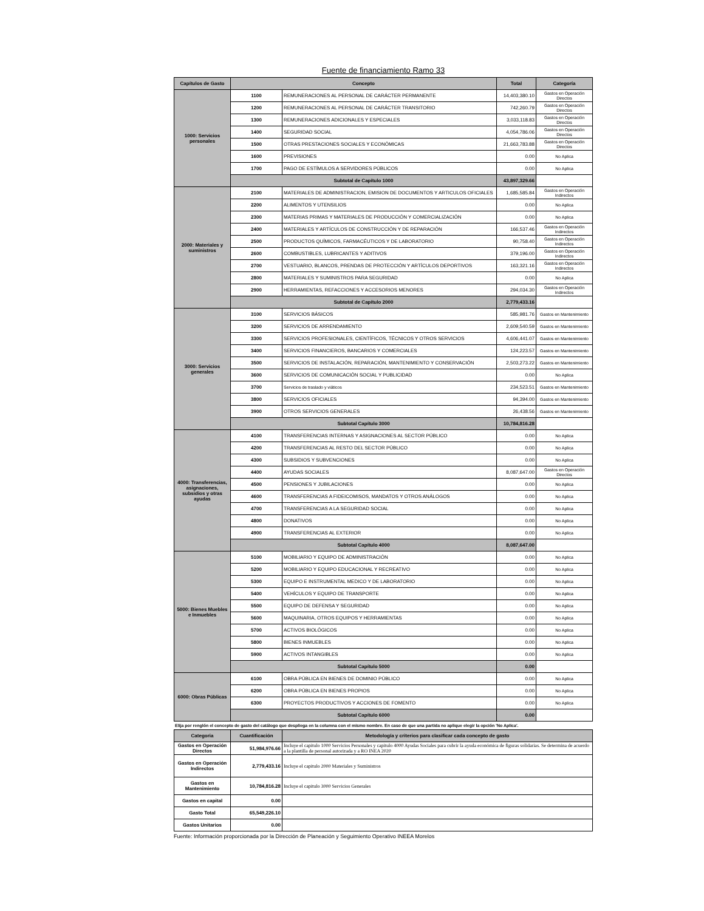Fuente de financiamiento Ramo 33
| Capítulos de Gasto | Concepto | | Total | Categoría |
| --- | --- | --- | --- | --- |
| 1000: Servicios personales | 1100 | REMUNERACIONES AL PERSONAL DE CARÁCTER PERMANENTE | 14,403,380.10 | Gastos en Operación Directos |
| | 1200 | REMUNERACIONES AL PERSONAL DE CARÁCTER TRANSITORIO | 742,260.79 | Gastos en Operación Directos |
| | 1300 | REMUNERACIONES ADICIONALES Y ESPECIALES | 3,033,118.83 | Gastos en Operación Directos |
| | 1400 | SEGURIDAD SOCIAL | 4,054,786.06 | Gastos en Operación Directos |
| | 1500 | OTRAS PRESTACIONES SOCIALES Y ECONÓMICAS | 21,663,783.88 | Gastos en Operación Directos |
| | 1600 | PREVISIONES | 0.00 | No Aplica |
| | 1700 | PAGO DE ESTÍMULOS A SERVIDORES PÚBLICOS | 0.00 | No Aplica |
| | Subtotal de Capítulo 1000 | | 43,897,329.66 | |
| 2000: Materiales y suministros | 2100 | MATERIALES DE ADMINISTRACION, EMISION DE DOCUMENTOS Y ARTICULOS OFICIALES | 1,685,585.84 | Gastos en Operación Indirectos |
| | 2200 | ALIMENTOS Y UTENSILIOS | 0.00 | No Aplica |
| | 2300 | MATERIAS PRIMAS Y MATERIALES DE PRODUCCIÓN Y COMERCIALIZACIÓN | 0.00 | No Aplica |
| | 2400 | MATERIALES Y ARTÍCULOS DE CONSTRUCCIÓN Y DE REPARACIÓN | 166,537.46 | Gastos en Operación Indirectos |
| | 2500 | PRODUCTOS QUÍMICOS, FARMACÉUTICOS Y DE LABORATORIO | 90,758.40 | Gastos en Operación Indirectos |
| | 2600 | COMBUSTIBLES, LUBRICANTES Y ADITIVOS | 379,196.00 | Gastos en Operación Indirectos |
| | 2700 | VESTUARIO, BLANCOS, PRENDAS DE PROTECCIÓN Y ARTÍCULOS DEPORTIVOS | 163,321.16 | Gastos en Operación Indirectos |
| | 2800 | MATERIALES Y SUMINISTROS PARA SEGURIDAD | 0.00 | No Aplica |
| | 2900 | HERRAMIENTAS, REFACCIONES Y ACCESORIOS MENORES | 294,034.30 | Gastos en Operación Indirectos |
| | Subtotal de Capítulo 2000 | | 2,779,433.16 | |
| 3000: Servicios generales | 3100 | SERVICIOS BÁSICOS | 585,981.76 | Gastos en Mantenimiento |
| | 3200 | SERVICIOS DE ARRENDAMIENTO | 2,609,540.59 | Gastos en Mantenimiento |
| | 3300 | SERVICIOS PROFESIONALES, CIENTÍFICOS, TÉCNICOS Y OTROS SERVICIOS | 4,606,441.07 | Gastos en Mantenimiento |
| | 3400 | SERVICIOS FINANCIEROS, BANCARIOS Y COMERCIALES | 124,223.57 | Gastos en Mantenimiento |
| | 3500 | SERVICIOS DE INSTALACIÓN, REPARACIÓN, MANTENIMIENTO Y CONSERVACIÓN | 2,503,273.22 | Gastos en Mantenimiento |
| | 3600 | SERVICIOS DE COMUNICACIÓN SOCIAL Y PUBLICIDAD | 0.00 | No Aplica |
| | 3700 | Servicios de traslado y viáticos | 234,523.51 | Gastos en Mantenimiento |
| | 3800 | SERVICIOS OFICIALES | 94,394.00 | Gastos en Mantenimiento |
| | 3900 | OTROS SERVICIOS GENERALES | 26,438.56 | Gastos en Mantenimiento |
| | Subtotal Capítulo 3000 | | 10,784,816.28 | |
| 4000: Transferencias, asignaciones, subsidios y otras ayudas | 4100 | TRANSFERENCIAS INTERNAS Y ASIGNACIONES AL SECTOR PÚBLICO | 0.00 | No Aplica |
| | 4200 | TRANSFERENCIAS AL RESTO DEL SECTOR PÚBLICO | 0.00 | No Aplica |
| | 4300 | SUBSIDIOS Y SUBVENCIONES | 0.00 | No Aplica |
| | 4400 | AYUDAS SOCIALES | 8,087,647.00 | Gastos en Operación Directos |
| | 4500 | PENSIONES Y JUBILACIONES | 0.00 | No Aplica |
| | 4600 | TRANSFERENCIAS A FIDEICOMISOS, MANDATOS Y OTROS ANÁLOGOS | 0.00 | No Aplica |
| | 4700 | TRANSFERENCIAS A LA SEGURIDAD SOCIAL | 0.00 | No Aplica |
| | 4800 | DONATIVOS | 0.00 | No Aplica |
| | 4900 | TRANSFERENCIAS AL EXTERIOR | 0.00 | No Aplica |
| | Subtotal Capítulo 4000 | | 8,087,647.00 | |
| 5000: Bienes Muebles e Inmuebles | 5100 | MOBILIARIO Y EQUIPO DE ADMINISTRACIÓN | 0.00 | No Aplica |
| | 5200 | MOBILIARIO Y EQUIPO EDUCACIONAL Y RECREATIVO | 0.00 | No Aplica |
| | 5300 | EQUIPO E INSTRUMENTAL MEDICO Y DE LABORATORIO | 0.00 | No Aplica |
| | 5400 | VEHÍCULOS Y EQUIPO DE TRANSPORTE | 0.00 | No Aplica |
| | 5500 | EQUIPO DE DEFENSA Y SEGURIDAD | 0.00 | No Aplica |
| | 5600 | MAQUINARIA, OTROS EQUIPOS Y HERRAMIENTAS | 0.00 | No Aplica |
| | 5700 | ACTIVOS BIOLÓGICOS | 0.00 | No Aplica |
| | 5800 | BIENES INMUEBLES | 0.00 | No Aplica |
| | 5900 | ACTIVOS INTANGIBLES | 0.00 | No Aplica |
| | Subtotal Capítulo 5000 | | 0.00 | |
| 6000: Obras Públicas | 6100 | OBRA PÚBLICA EN BIENES DE DOMINIO PÚBLICO | 0.00 | No Aplica |
| | 6200 | OBRA PÚBLICA EN BIENES PROPIOS | 0.00 | No Aplica |
| | 6300 | PROYECTOS PRODUCTIVOS Y ACCIONES DE FOMENTO | 0.00 | No Aplica |
| | Subtotal Capítulo 6000 | | 0.00 | |
Elija por renglón el concepto de gasto del catálogo que despliega en la columna con el mismo nombre. En caso de que una partida no aplique elegir la opción 'No Aplica'.
| Categoria | Cuantificación | Metodología y criterios para clasificar cada concepto de gasto |
| --- | --- | --- |
| Gastos en Operación Directos | 51,984,976.66 | Incluye el capitulo 1000 Servicios Personales y capitulo 4000 Ayudas Sociales para cubrir la ayuda económica de figuras solidarias. Se determina de acuerdo a la plantilla de personal autorizada y a RO INEA 2020 |
| Gastos en Operación Indirectos | 2,779,433.16 | Incluye el capitulo 2000 Materiales y Suministros |
| Gastos en Mantenimiento | 10,784,816.28 | Incluye el capitulo 3000 Servicios Generales |
| Gastos en capital | 0.00 | |
| Gasto Total | 65,549,226.10 | |
| Gastos Unitarios | 0.00 | |
Fuente: Información proporcionada por la Dirección de Planeación y Seguimiento Operativo INEEA Morelos